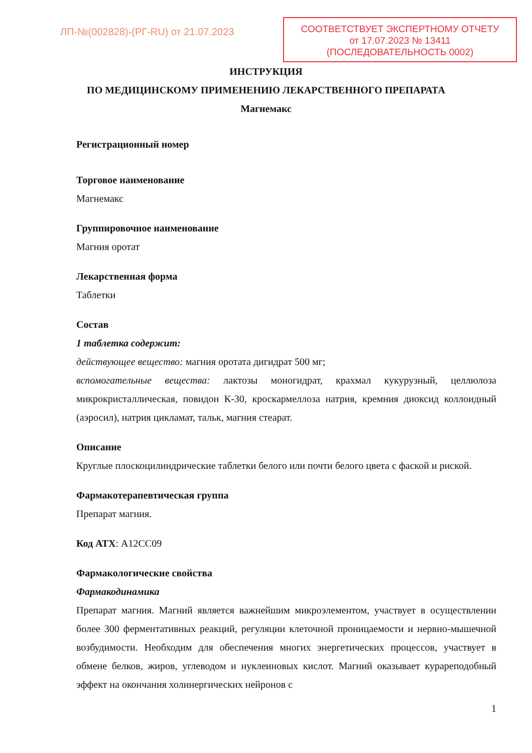ЛП-№(002828)-(РГ-RU) от 21.07.2023
СООТВЕТСТВУЕТ ЭКСПЕРТНОМУ ОТЧЕТУ
от 17.07.2023 № 13411
(ПОСЛЕДОВАТЕЛЬНОСТЬ 0002)
ИНСТРУКЦИЯ
ПО МЕДИЦИНСКОМУ ПРИМЕНЕНИЮ ЛЕКАРСТВЕННОГО ПРЕПАРАТА
Магнемакс
Регистрационный номер
Торговое наименование
Магнемакс
Группировочное наименование
Магния оротат
Лекарственная форма
Таблетки
Состав
1 таблетка содержит:
действующее вещество: магния оротата дигидрат 500 мг;
вспомогательные вещества: лактозы моногидрат, крахмал кукурузный, целлюлоза микрокристаллическая, повидон К-30, кроскармеллоза натрия, кремния диоксид коллоидный (аэросил), натрия цикламат, тальк, магния стеарат.
Описание
Круглые плоскоцилиндрические таблетки белого или почти белого цвета с фаской и риской.
Фармакотерапевтическая группа
Препарат магния.
Код АТХ: A12CC09
Фармакологические свойства
Фармакодинамика
Препарат магния. Магний является важнейшим микроэлементом, участвует в осуществлении более 300 ферментативных реакций, регуляции клеточной проницаемости и нервно-мышечной возбудимости. Необходим для обеспечения многих энергетических процессов, участвует в обмене белков, жиров, углеводом и нуклеиновых кислот. Магний оказывает курареподобный эффект на окончания холинергических нейронов с
1